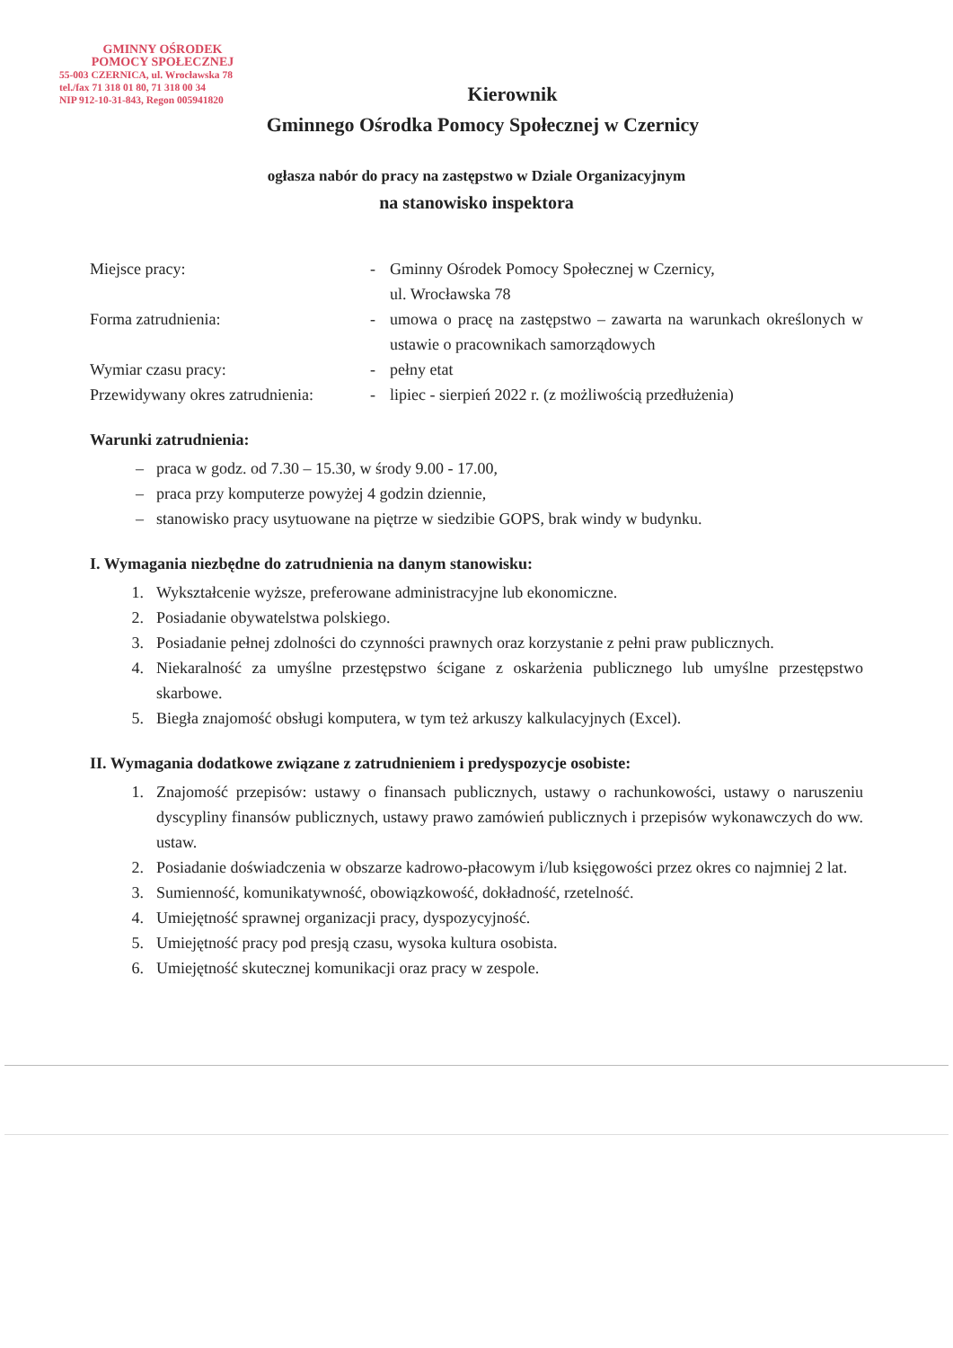GMINNY OŚRODEK
POMOCY SPOŁECZNEJ
55-003 CZERNICA, ul. Wrocławska 78
tel./fax 71 318 01 80, 71 318 00 34
NIP 912-10-31-843, Regon 005941820
Kierownik
Gminnego Ośrodka Pomocy Społecznej w Czernicy
ogłasza nabór do pracy na zastępstwo w Dziale Organizacyjnym
na stanowisko inspektora
Miejsce pracy: - Gminny Ośrodek Pomocy Społecznej w Czernicy,
ul. Wrocławska 78
Forma zatrudnienia: - umowa o pracę na zastępstwo – zawarta na warunkach określonych w ustawie o pracownikach samorządowych
Wymiar czasu pracy: - pełny etat
Przewidywany okres zatrudnienia:
- lipiec - sierpień 2022 r. (z możliwością przedłużenia)
Warunki zatrudnienia:
– praca w godz. od 7.30 – 15.30, w środy 9.00 - 17.00,
– praca przy komputerze powyżej 4 godzin dziennie,
– stanowisko pracy usytuowane na piętrze w siedzibie GOPS, brak windy w budynku.
I. Wymagania niezbędne do zatrudnienia na danym stanowisku:
1. Wykształcenie wyższe, preferowane administracyjne lub ekonomiczne.
2. Posiadanie obywatelstwa polskiego.
3. Posiadanie pełnej zdolności do czynności prawnych oraz korzystanie z pełni praw publicznych.
4. Niekaralność za umyślne przestępstwo ścigane z oskarżenia publicznego lub umyślne przestępstwo skarbowe.
5. Biegła znajomość obsługi komputera, w tym też arkuszy kalkulacyjnych (Excel).
II. Wymagania dodatkowe związane z zatrudnieniem i predyspozycje osobiste:
1. Znajomość przepisów: ustawy o finansach publicznych, ustawy o rachunkowości, ustawy o naruszeniu dyscypliny finansów publicznych, ustawy prawo zamówień publicznych i przepisów wykonawczych do ww. ustaw.
2. Posiadanie doświadczenia w obszarze kadrowo-płacowym i/lub księgowości przez okres co najmniej 2 lat.
3. Sumienność, komunikatywność, obowiązkowość, dokładność, rzetelność.
4. Umiejętność sprawnej organizacji pracy, dyspozycyjność.
5. Umiejętność pracy pod presją czasu, wysoka kultura osobista.
6. Umiejętność skutecznej komunikacji oraz pracy w zespole.